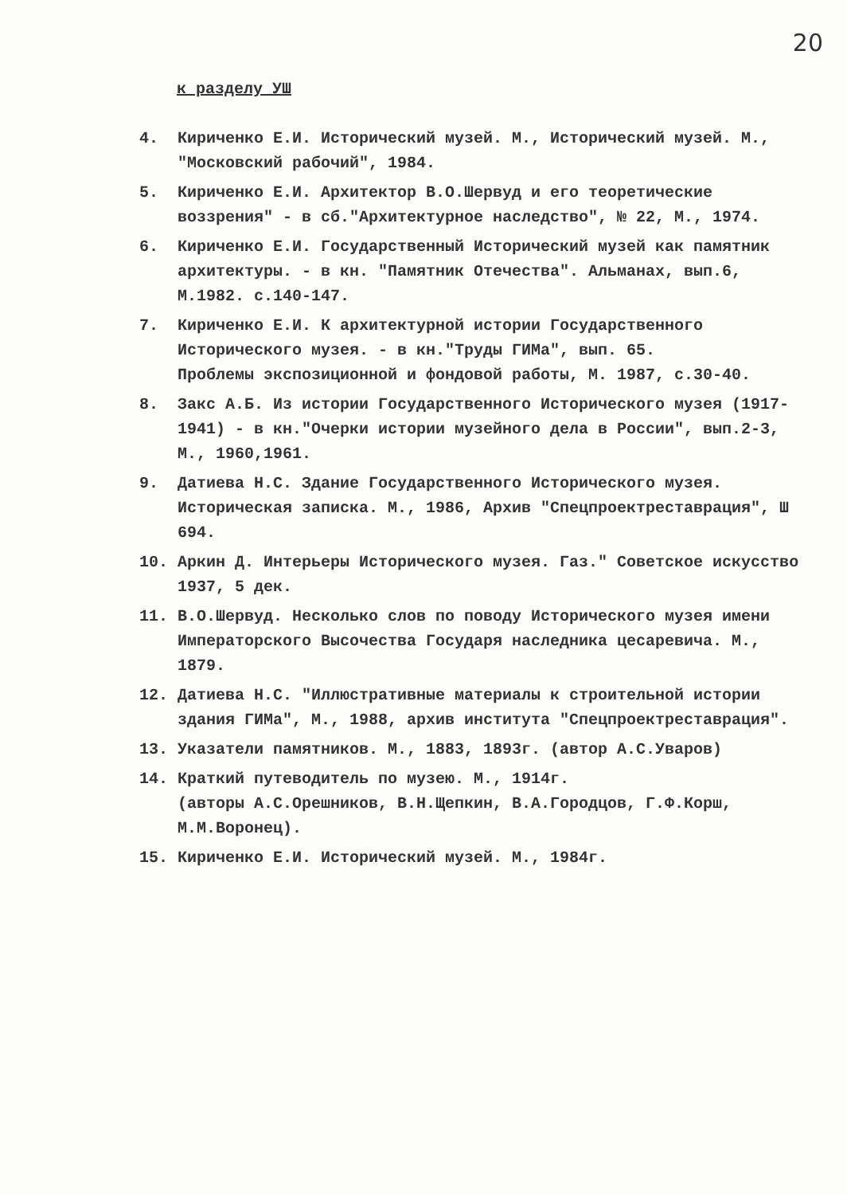20
к разделу УШ
4. Кириченко Е.И. Исторический музей. М., Исторический музей. М., "Московский рабочий", 1984.
5. Кириченко Е.И. Архитектор В.О.Шервуд и его теоретические воззрения" - в сб."Архитектурное наследство", № 22, М., 1974.
6. Кириченко Е.И. Государственный Исторический музей как памятник архитектуры. - в кн. "Памятник Отечества". Альманах, вып.6, М.1982. с.140-147.
7. Кириченко Е.И. К архитектурной истории Государственного Исторического музея. - в кн."Труды ГИМа", вып. 65.
Проблемы экспозиционной и фондовой работы, М. 1987, с.30-40.
8. Закс А.Б. Из истории Государственного Исторического музея (1917-1941) - в кн."Очерки истории музейного дела в России", вып.2-3, М., 1960,1961.
9. Датиева Н.С. Здание Государственного Исторического музея. Историческая записка. М., 1986, Архив "Спецпроектреставрация", Ш 694.
10. Аркин Д. Интерьеры Исторического музея. Газ." Советское искусство 1937, 5 дек.
11. В.О.Шервуд. Несколько слов по поводу Исторического музея имени Императорского Высочества Государя наследника цесаревича. М., 1879.
12. Датиева Н.С. "Иллюстративные материалы к строительной истории здания ГИМа", М., 1988, архив института "Спецпроектреставрация".
13. Указатели памятников. М., 1883, 1893г. (автор А.С.Уваров)
14. Краткий путеводитель по музею. М., 1914г.
(авторы А.С.Орешников, В.Н.Щепкин, В.А.Городцов, Г.Ф.Корш, М.М.Воронец).
15. Кириченко Е.И. Исторический музей. М., 1984г.